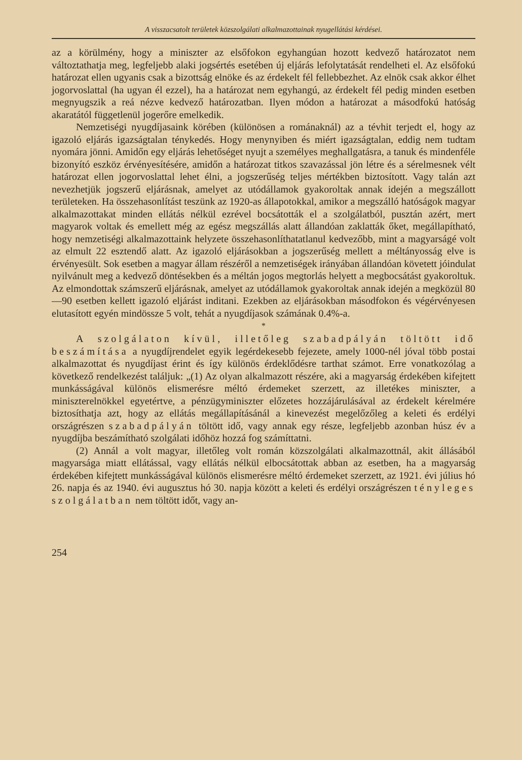A visszacsatolt területek közszolgálati alkalmazottainak nyugellátási kérdései.
az a körülmény, hogy a miniszter az elsőfokon egyhangúan hozott kedvező határozatot nem változtathatja meg, legfeljebb alaki jogsértés esetében új eljárás lefolytatását rendelheti el. Az elsőfokú határozat ellen ugyanis csak a bizottság elnöke és az érdekelt fél fellebbezhet. Az elnök csak akkor élhet jogorvoslattal (ha ugyan él ezzel), ha a határozat nem egyhangú, az érdekelt fél pedig minden esetben megnyugszik a reá nézve kedvező határozatban. Ilyen módon a határozat a másodfokú hatóság akaratától függetlenül jogerőre emelkedik.
Nemzetiségi nyugdíjasaink körében (különösen a románaknál) az a tévhit terjedt el, hogy az igazoló eljárás igazságtalan ténykedés. Hogy menynyiben és miért igazságtalan, eddig nem tudtam nyomára jönni. Amidőn egy eljárás lehetőséget nyujt a személyes meghallgatásra, a tanuk és mindenféle bizonyító eszköz érvényesítésére, amidőn a határozat titkos szavazással jön létre és a sérelmesnek vélt határozat ellen jogorvoslattal lehet élni, a jogszerűség teljes mértékben biztosított. Vagy talán azt nevezhetjük jogszerű eljárásnak, amelyet az utódállamok gyakoroltak annak idején a megszállott területeken. Ha összehasonlítást teszünk az 1920-as állapotokkal, amikor a megszálló hatóságok magyar alkalmazottakat minden ellátás nélkül ezrével bocsátották el a szolgálatból, pusztán azért, mert magyarok voltak és emellett még az egész megszállás alatt állandóan zaklatták őket, megállapítható, hogy nemzetiségi alkalmazottaink helyzete összehasonlíthatatlanul kedvezőbb, mint a magyarságé volt az elmult 22 esztendő alatt. Az igazoló eljárásokban a jogszerűség mellett a méltányosság elve is érvényesült. Sok esetben a magyar állam részéről a nemzetiségek irányában állandóan követett jóindulat nyilvánult meg a kedvező döntésekben és a méltán jogos megtorlás helyett a megbocsátást gyakoroltuk. Az elmondottak számszerű eljárásnak, amelyet az utódállamok gyakoroltak annak idején a megközül 80—90 esetben kellett igazoló eljárást inditani. Ezekben az eljárásokban másodfokon és végérvényesen elutasított egyén mindössze 5 volt, tehát a nyugdíjasok számának 0.4%-a.
*
A szolgálaton kívül, illetőleg szabadpályán töltött idő beszámítása a nyugdíjrendelet egyik legérdekesebb fejezete, amely 1000-nél jóval több postai alkalmazottat és nyugdíjast érint és így különös érdeklődésre tarthat számot. Erre vonatkozólag a következő rendelkezést találjuk: „(1) Az olyan alkalmazott részére, aki a magyarság érdekében kifejtett munkásságával különös elismerésre méltó érdemeket szerzett, az illetékes miniszter, a miniszterelnökkel egyetértve, a pénzügyminiszter előzetes hozzájárulásával az érdekelt kérelmére biztosíthatja azt, hogy az ellátás megállapításánál a kinevezést megelőzőleg a keleti és erdélyi országrészen szabadpályán töltött idő, vagy annak egy része, legfeljebb azonban húsz év a nyugdíjba beszámítható szolgálati időhöz hozzá fog számíttatni.
(2) Annál a volt magyar, illetőleg volt román közszolgálati alkalmazottnál, akit állásából magyarsága miatt ellátással, vagy ellátás nélkül elbocsátottak abban az esetben, ha a magyarság érdekében kifejtett munkásságával különös elismerésre méltó érdemeket szerzett, az 1921. évi július hó 26. napja és az 1940. évi augusztus hó 30. napja között a keleti és erdélyi országrészen tényleges szolgálatban nem töltött időt, vagy an-
254